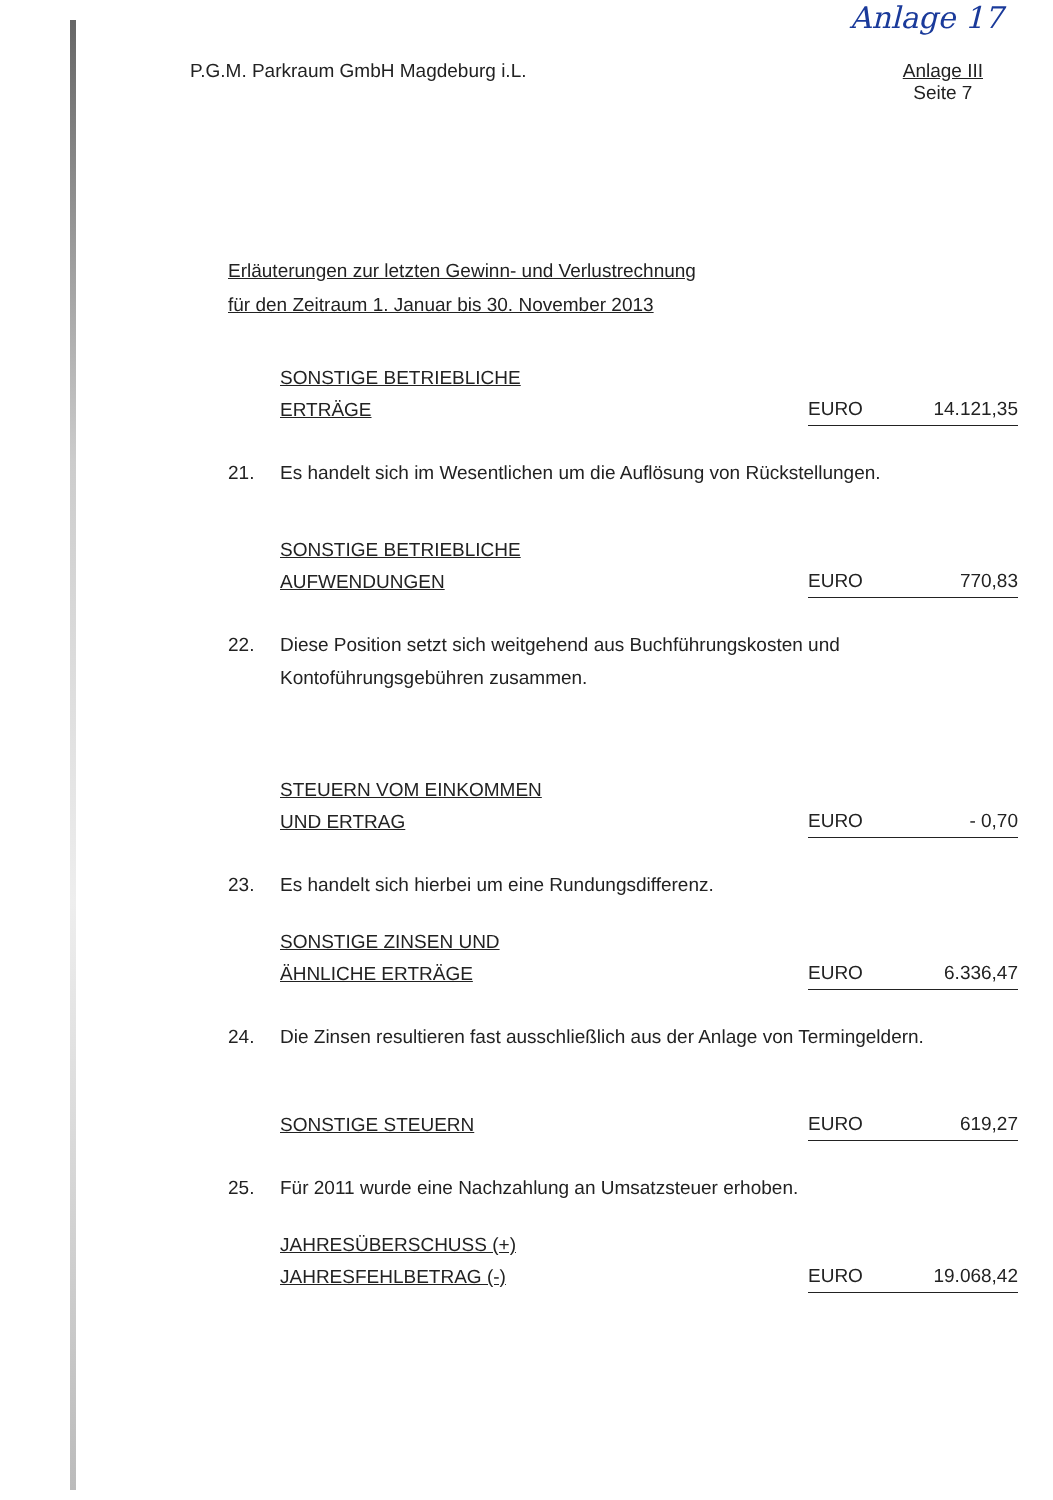Anlage 17
P.G.M. Parkraum GmbH Magdeburg i.L.
Anlage III
Seite 7
Erläuterungen zur letzten Gewinn- und Verlustrechnung
für den Zeitraum 1. Januar bis 30. November 2013
SONSTIGE BETRIEBLICHE
ERTRÄGE
EURO 14.121,35
21. Es handelt sich im Wesentlichen um die Auflösung von Rückstellungen.
SONSTIGE BETRIEBLICHE
AUFWENDUNGEN
EURO 770,83
22. Diese Position setzt sich weitgehend aus Buchführungskosten und Kontoführungsgebühren zusammen.
STEUERN VOM EINKOMMEN
UND ERTRAG
EURO - 0,70
23. Es handelt sich hierbei um eine Rundungsdifferenz.
SONSTIGE ZINSEN UND
ÄHNLICHE ERTRÄGE
EURO 6.336,47
24. Die Zinsen resultieren fast ausschließlich aus der Anlage von Termingeldern.
SONSTIGE STEUERN
EURO 619,27
25. Für 2011 wurde eine Nachzahlung an Umsatzsteuer erhoben.
JAHRESÜBERSCHUSS (+)
JAHRESFEHLBETRAG (-)
EURO 19.068,42